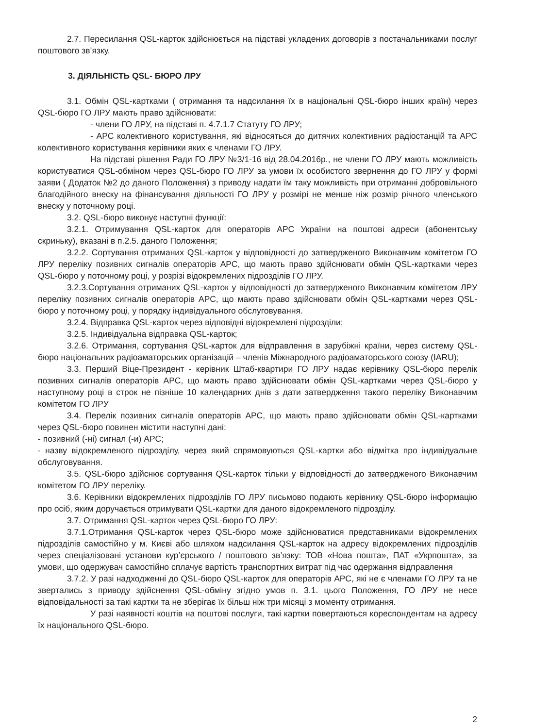2.7. Пересилання QSL-карток здійснюється на підставі укладених договорів з постачальниками послуг поштового зв’язку.
3. ДІЯЛЬНІСТЬ QSL- БЮРО ЛРУ
3.1. Обмін QSL-картками ( отримання та надсилання їх в національні QSL-бюро інших країн) через QSL-бюро ГО ЛРУ мають право здійснювати:
- члени ГО ЛРУ, на підставі п. 4.7.1.7 Статуту ГО ЛРУ;
- АРС колективного користування, які відносяться до дитячих колективних радіостанцій та АРС колективного користування керівники яких є членами ГО ЛРУ.
На підставі рішення Ради ГО ЛРУ №3/1-16 від 28.04.2016р., не члени ГО ЛРУ мають можливість користуватися QSL-обміном через QSL-бюро ГО ЛРУ за умови їх особистого звернення до ГО ЛРУ у формі заяви ( Додаток №2 до даного Положення) з приводу надати їм таку можливість при отриманні добровільного благодійного внеску на фінансування діяльності ГО ЛРУ у розмірі не менше ніж розмір річного членського внеску у поточному році.
3.2. QSL-бюро виконує наступні функції:
3.2.1. Отримування QSL-карток для операторів АРС України на поштові адреси (абонентську скриньку), вказані в п.2.5. даного Положення;
3.2.2. Сортування отриманих QSL-карток у відповідності до затвердженого Виконавчим комітетом ГО ЛРУ переліку позивних сигналів операторів АРС, що мають право здійснювати обмін QSL-картками через QSL-бюро у поточному році, у розрізі відокремлених підрозділів ГО ЛРУ.
3.2.3.Сортування отриманих QSL-карток у відповідності до затвердженого Виконавчим комітетом ЛРУ переліку позивних сигналів операторів АРС, що мають право здійснювати обмін QSL-картками через QSL-бюро у поточному році, у порядку індивідуального обслуговування.
3.2.4. Відправка QSL-карток через відповідні відокремлені підрозділи;
3.2.5. Індивідуальна відправка QSL-карток;
3.2.6. Отримання, сортування QSL-карток для відправлення в зарубіжні країни, через систему QSL-бюро національних радіоаматорських організацій – членів Міжнародного радіоаматорського союзу (IARU);
3.3. Перший Віце-Президент - керівник Штаб-квартири ГО ЛРУ надає керівнику QSL-бюро перелік позивних сигналів операторів АРС, що мають право здійснювати обмін QSL-картками через QSL-бюро у наступному році в строк не пізніше 10 календарних днів з дати затвердження такого переліку Виконавчим комітетом ГО ЛРУ
3.4. Перелік позивних сигналів операторів АРС, що мають право здійснювати обмін QSL-картками через QSL-бюро повинен містити наступні дані:
- позивний (-ні) сигнал (-и) АРС;
- назву відокремленого підрозділу, через який спрямовуються QSL-картки або відмітка про індивідуальне обслуговування.
3.5. QSL-бюро здійснює сортування QSL-карток тільки у відповідності до затвердженого Виконавчим комітетом ГО ЛРУ переліку.
3.6. Керівники відокремлених підрозділів ГО ЛРУ письмово подають керівнику QSL-бюро інформацію про осіб, яким доручається отримувати QSL-картки для даного відокремленого підрозділу.
3.7. Отримання QSL-карток через QSL-бюро ГО ЛРУ:
3.7.1.Отримання QSL-карток через QSL-бюро може здійснюватися представниками відокремлених підрозділів самостійно у м. Києві або шляхом надсилання QSL-карток на адресу відокремлених підрозділів через спеціалізовані установи кур’єрського / поштового зв’язку: ТОВ «Нова пошта», ПАТ «Укрпошта», за умови, що одержувач самостійно сплачує вартість транспортних витрат під час одержання відправлення
3.7.2. У разі надходженні до QSL-бюро QSL-карток для операторів АРС, які не є членами ГО ЛРУ та не звертались з приводу здійснення QSL-обміну згідно умов п. 3.1. цього Положення, ГО ЛРУ не несе відповідальності за такі картки та не зберігає їх більш ніж три місяці з моменту отримання.
У разі наявності коштів на поштові послуги, такі картки повертаються кореспондентам на адресу їх національного QSL-бюро.
2